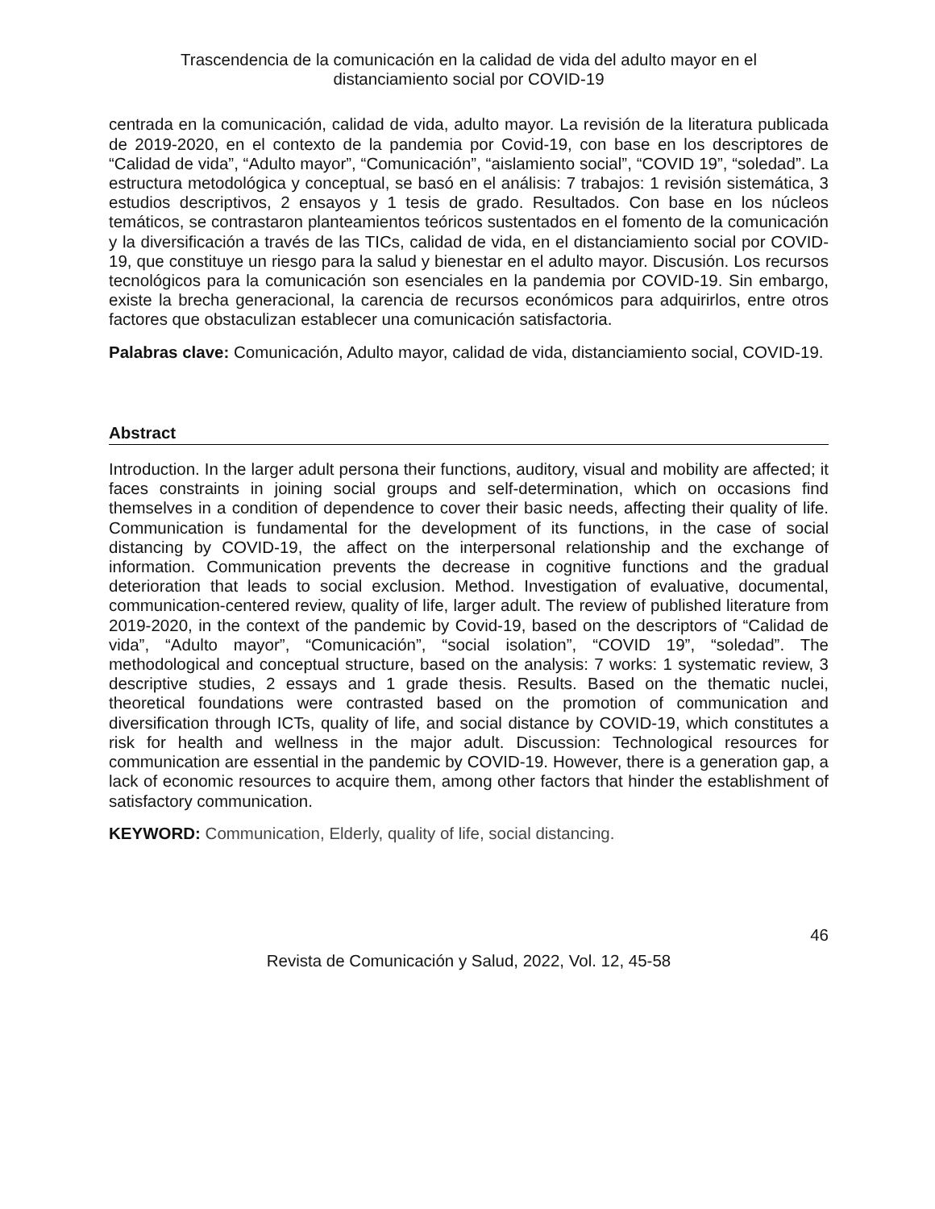Trascendencia de la comunicación en la calidad de vida del adulto mayor en el
distanciamiento social por COVID-19
centrada en la comunicación, calidad de vida, adulto mayor. La revisión de la literatura publicada de 2019-2020, en el contexto de la pandemia por Covid-19, con base en los descriptores de “Calidad de vida”, “Adulto mayor”, “Comunicación”, “aislamiento social”, “COVID 19”, “soledad”. La estructura metodológica y conceptual, se basó en el análisis: 7 trabajos: 1 revisión sistemática, 3 estudios descriptivos, 2 ensayos y 1 tesis de grado. Resultados. Con base en los núcleos temáticos, se contrastaron planteamientos teóricos sustentados en el fomento de la comunicación y la diversificación a través de las TICs, calidad de vida, en el distanciamiento social por COVID-19, que constituye un riesgo para la salud y bienestar en el adulto mayor. Discusión. Los recursos tecnológicos para la comunicación son esenciales en la pandemia por COVID-19. Sin embargo, existe la brecha generacional, la carencia de recursos económicos para adquirirlos, entre otros factores que obstaculizan establecer una comunicación satisfactoria.
Palabras clave: Comunicación, Adulto mayor, calidad de vida, distanciamiento social, COVID-19.
Abstract
Introduction. In the larger adult persona their functions, auditory, visual and mobility are affected; it faces constraints in joining social groups and self-determination, which on occasions find themselves in a condition of dependence to cover their basic needs, affecting their quality of life. Communication is fundamental for the development of its functions, in the case of social distancing by COVID-19, the affect on the interpersonal relationship and the exchange of information. Communication prevents the decrease in cognitive functions and the gradual deterioration that leads to social exclusion. Method. Investigation of evaluative, documental, communication-centered review, quality of life, larger adult. The review of published literature from 2019-2020, in the context of the pandemic by Covid-19, based on the descriptors of “Calidad de vida”, “Adulto mayor”, “Comunicación”, “social isolation”, “COVID 19”, “soledad”. The methodological and conceptual structure, based on the analysis: 7 works: 1 systematic review, 3 descriptive studies, 2 essays and 1 grade thesis. Results. Based on the thematic nuclei, theoretical foundations were contrasted based on the promotion of communication and diversification through ICTs, quality of life, and social distance by COVID-19, which constitutes a risk for health and wellness in the major adult. Discussion: Technological resources for communication are essential in the pandemic by COVID-19. However, there is a generation gap, a lack of economic resources to acquire them, among other factors that hinder the establishment of satisfactory communication.
KEYWORD: Communication, Elderly, quality of life, social distancing.
46
Revista de Comunicación y Salud, 2022, Vol. 12, 45-58